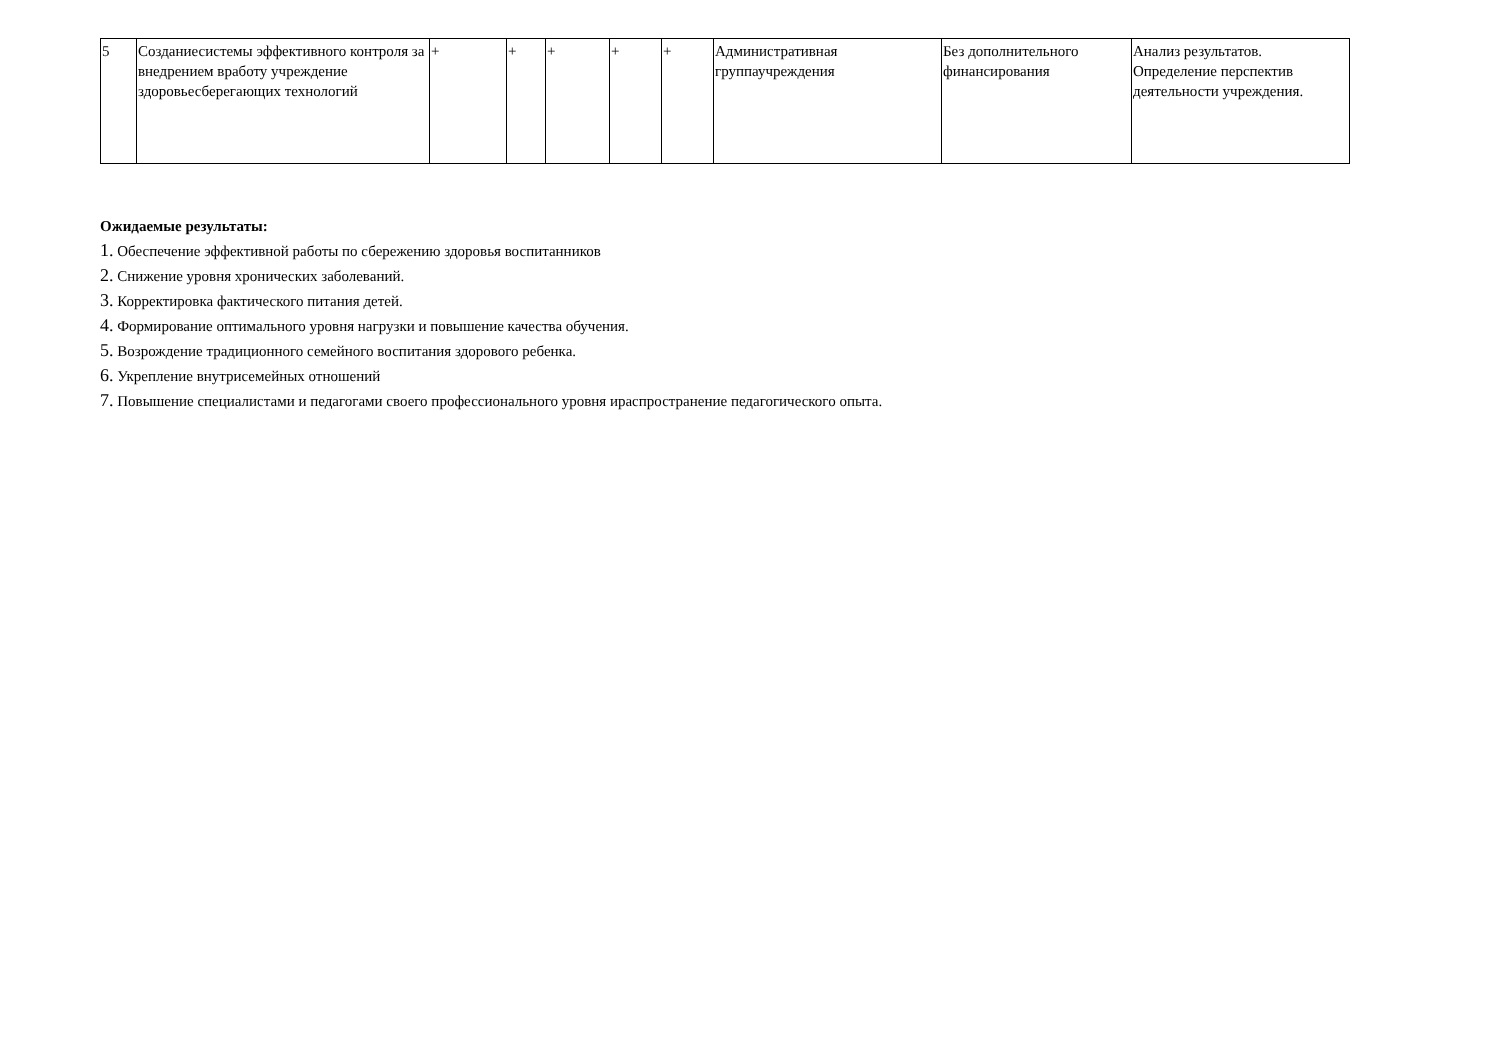| 5 | Созданиесистемы эффективного контроля за внедрением вработу учреждение здоровьесберегающих технологий | + | + | + | + | + | Административная группаучреждения | Без дополнительного финансирования | Анализ результатов. Определение перспектив деятельности учреждения. |
Ожидаемые результаты:
1. Обеспечение эффективной работы по сбережению здоровья воспитанников
2. Снижение уровня хронических заболеваний.
3. Корректировка фактического питания детей.
4. Формирование оптимального уровня нагрузки и повышение качества обучения.
5. Возрождение традиционного семейного воспитания здорового ребенка.
6. Укрепление внутрисемейных отношений
7. Повышение специалистами и педагогами своего профессионального уровня ираспространение педагогического опыта.